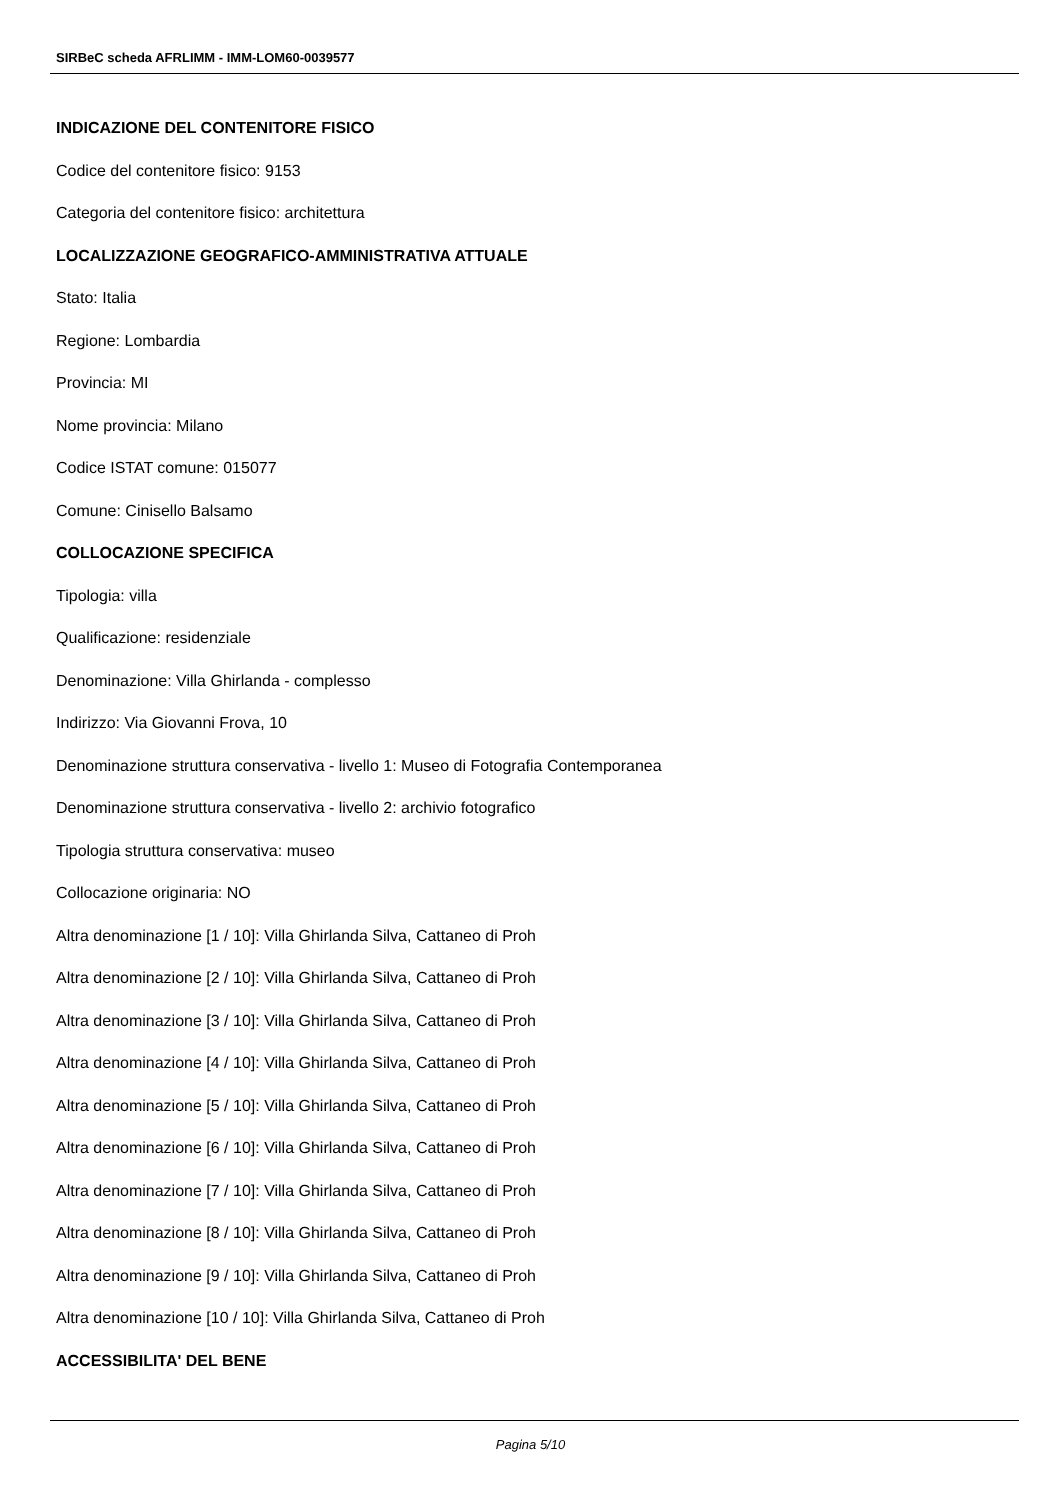SIRBeC scheda AFRLIMM - IMM-LOM60-0039577
INDICAZIONE DEL CONTENITORE FISICO
Codice del contenitore fisico: 9153
Categoria del contenitore fisico: architettura
LOCALIZZAZIONE GEOGRAFICO-AMMINISTRATIVA ATTUALE
Stato: Italia
Regione: Lombardia
Provincia: MI
Nome provincia: Milano
Codice ISTAT comune: 015077
Comune: Cinisello Balsamo
COLLOCAZIONE SPECIFICA
Tipologia: villa
Qualificazione: residenziale
Denominazione: Villa Ghirlanda - complesso
Indirizzo: Via Giovanni Frova, 10
Denominazione struttura conservativa - livello 1: Museo di Fotografia Contemporanea
Denominazione struttura conservativa - livello 2: archivio fotografico
Tipologia struttura conservativa: museo
Collocazione originaria: NO
Altra denominazione [1 / 10]: Villa Ghirlanda Silva, Cattaneo di Proh
Altra denominazione [2 / 10]: Villa Ghirlanda Silva, Cattaneo di Proh
Altra denominazione [3 / 10]: Villa Ghirlanda Silva, Cattaneo di Proh
Altra denominazione [4 / 10]: Villa Ghirlanda Silva, Cattaneo di Proh
Altra denominazione [5 / 10]: Villa Ghirlanda Silva, Cattaneo di Proh
Altra denominazione [6 / 10]: Villa Ghirlanda Silva, Cattaneo di Proh
Altra denominazione [7 / 10]: Villa Ghirlanda Silva, Cattaneo di Proh
Altra denominazione [8 / 10]: Villa Ghirlanda Silva, Cattaneo di Proh
Altra denominazione [9 / 10]: Villa Ghirlanda Silva, Cattaneo di Proh
Altra denominazione [10 / 10]: Villa Ghirlanda Silva, Cattaneo di Proh
ACCESSIBILITA' DEL BENE
Pagina 5/10